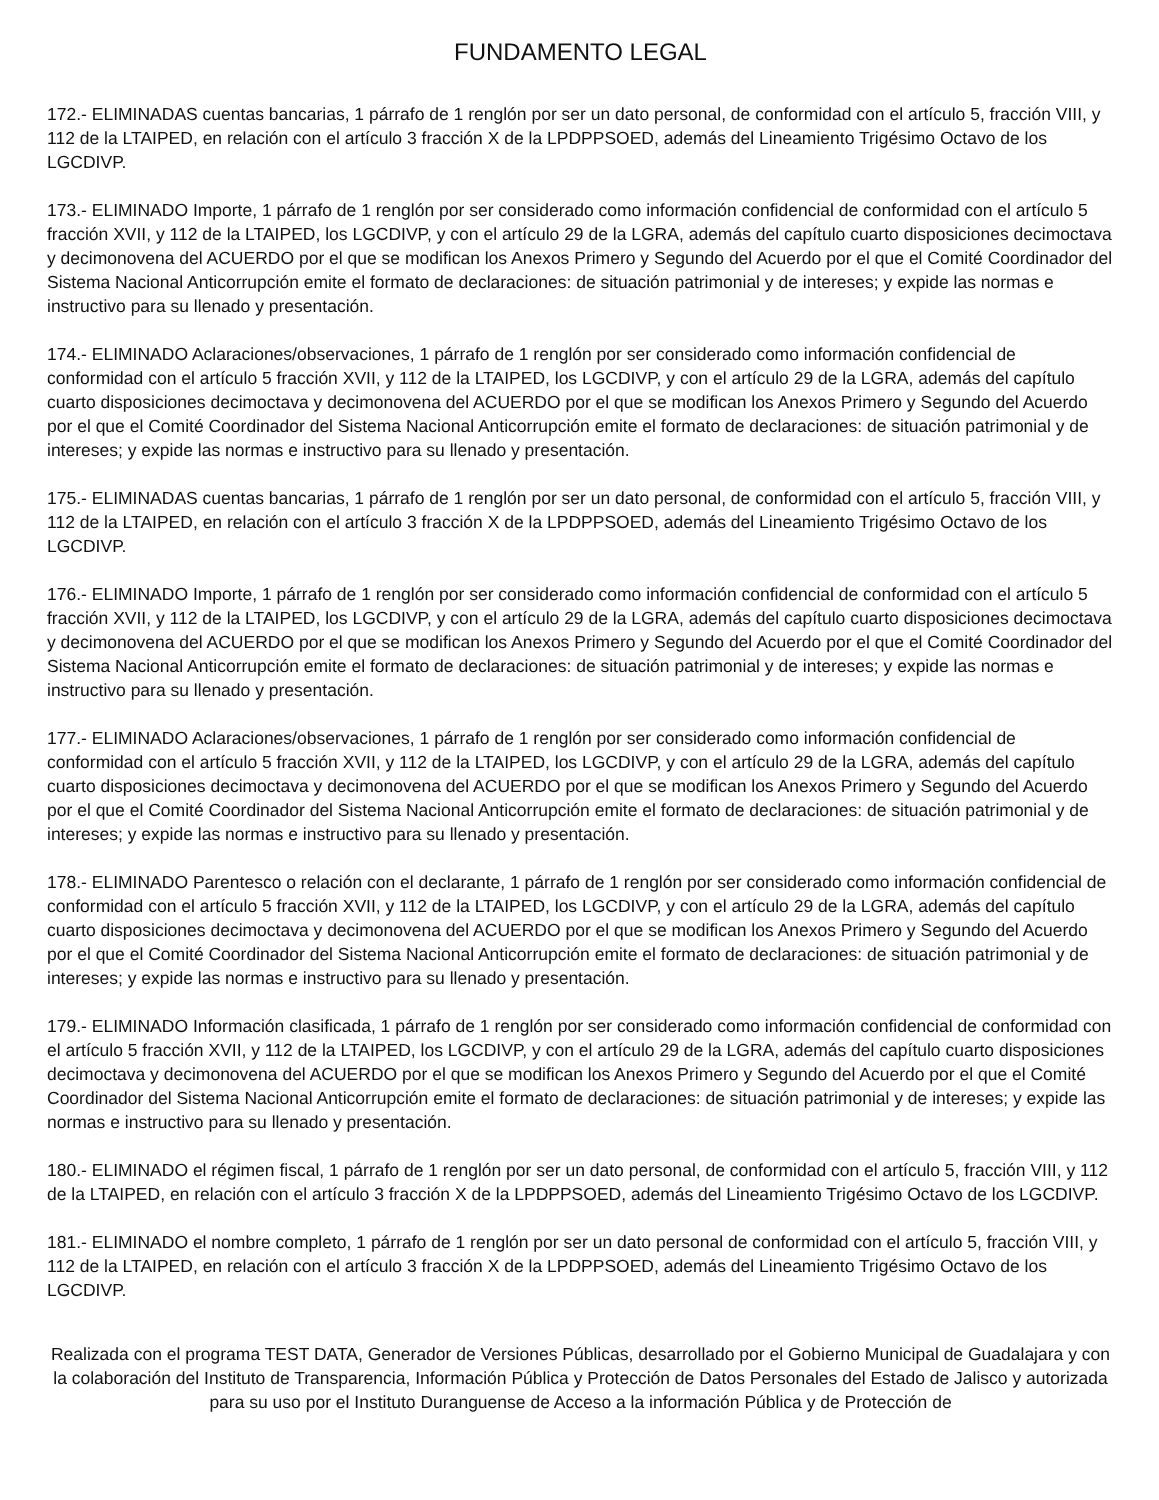FUNDAMENTO LEGAL
172.- ELIMINADAS cuentas bancarias, 1 párrafo de 1 renglón por ser un dato personal, de conformidad con el artículo 5, fracción VIII, y 112 de la LTAIPED, en relación con el artículo 3 fracción X de la LPDPPSOED, además del Lineamiento Trigésimo Octavo de los LGCDIVP.
173.- ELIMINADO Importe, 1 párrafo de 1 renglón por ser considerado como información confidencial de conformidad con el artículo 5 fracción XVII, y 112 de la LTAIPED, los LGCDIVP, y con el artículo 29 de la LGRA, además del capítulo cuarto disposiciones decimoctava y decimonovena del ACUERDO por el que se modifican los Anexos Primero y Segundo del Acuerdo por el que el Comité Coordinador del Sistema Nacional Anticorrupción emite el formato de declaraciones: de situación patrimonial y de intereses; y expide las normas e instructivo para su llenado y presentación.
174.- ELIMINADO Aclaraciones/observaciones, 1 párrafo de 1 renglón por ser considerado como información confidencial de conformidad con el artículo 5 fracción XVII, y 112 de la LTAIPED, los LGCDIVP, y con el artículo 29 de la LGRA, además del capítulo cuarto disposiciones decimoctava y decimonovena del ACUERDO por el que se modifican los Anexos Primero y Segundo del Acuerdo por el que el Comité Coordinador del Sistema Nacional Anticorrupción emite el formato de declaraciones: de situación patrimonial y de intereses; y expide las normas e instructivo para su llenado y presentación.
175.- ELIMINADAS cuentas bancarias, 1 párrafo de 1 renglón por ser un dato personal, de conformidad con el artículo 5, fracción VIII, y 112 de la LTAIPED, en relación con el artículo 3 fracción X de la LPDPPSOED, además del Lineamiento Trigésimo Octavo de los LGCDIVP.
176.- ELIMINADO Importe, 1 párrafo de 1 renglón por ser considerado como información confidencial de conformidad con el artículo 5 fracción XVII, y 112 de la LTAIPED, los LGCDIVP, y con el artículo 29 de la LGRA, además del capítulo cuarto disposiciones decimoctava y decimonovena del ACUERDO por el que se modifican los Anexos Primero y Segundo del Acuerdo por el que el Comité Coordinador del Sistema Nacional Anticorrupción emite el formato de declaraciones: de situación patrimonial y de intereses; y expide las normas e instructivo para su llenado y presentación.
177.- ELIMINADO Aclaraciones/observaciones, 1 párrafo de 1 renglón por ser considerado como información confidencial de conformidad con el artículo 5 fracción XVII, y 112 de la LTAIPED, los LGCDIVP, y con el artículo 29 de la LGRA, además del capítulo cuarto disposiciones decimoctava y decimonovena del ACUERDO por el que se modifican los Anexos Primero y Segundo del Acuerdo por el que el Comité Coordinador del Sistema Nacional Anticorrupción emite el formato de declaraciones: de situación patrimonial y de intereses; y expide las normas e instructivo para su llenado y presentación.
178.- ELIMINADO Parentesco o relación con el declarante, 1 párrafo de 1 renglón por ser considerado como información confidencial de conformidad con el artículo 5 fracción XVII, y 112 de la LTAIPED, los LGCDIVP, y con el artículo 29 de la LGRA, además del capítulo cuarto disposiciones decimoctava y decimonovena del ACUERDO por el que se modifican los Anexos Primero y Segundo del Acuerdo por el que el Comité Coordinador del Sistema Nacional Anticorrupción emite el formato de declaraciones: de situación patrimonial y de intereses; y expide las normas e instructivo para su llenado y presentación.
179.- ELIMINADO Información clasificada, 1 párrafo de 1 renglón por ser considerado como información confidencial de conformidad con el artículo 5 fracción XVII, y 112 de la LTAIPED, los LGCDIVP, y con el artículo 29 de la LGRA, además del capítulo cuarto disposiciones decimoctava y decimonovena del ACUERDO por el que se modifican los Anexos Primero y Segundo del Acuerdo por el que el Comité Coordinador del Sistema Nacional Anticorrupción emite el formato de declaraciones: de situación patrimonial y de intereses; y expide las normas e instructivo para su llenado y presentación.
180.- ELIMINADO el régimen fiscal, 1 párrafo de 1 renglón por ser un dato personal, de conformidad con el artículo 5, fracción VIII, y 112 de la LTAIPED, en relación con el artículo 3 fracción X de la LPDPPSOED, además del Lineamiento Trigésimo Octavo de los LGCDIVP.
181.- ELIMINADO el nombre completo, 1 párrafo de 1 renglón por ser un dato personal de conformidad con el artículo 5, fracción VIII, y 112 de la LTAIPED, en relación con el artículo 3 fracción X de la LPDPPSOED, además del Lineamiento Trigésimo Octavo de los LGCDIVP.
Realizada con el programa TEST DATA, Generador de Versiones Públicas, desarrollado por el Gobierno Municipal de Guadalajara y con la colaboración del Instituto de Transparencia, Información Pública y Protección de Datos Personales del Estado de Jalisco y autorizada para su uso por el Instituto Duranguense de Acceso a la información Pública y de Protección de